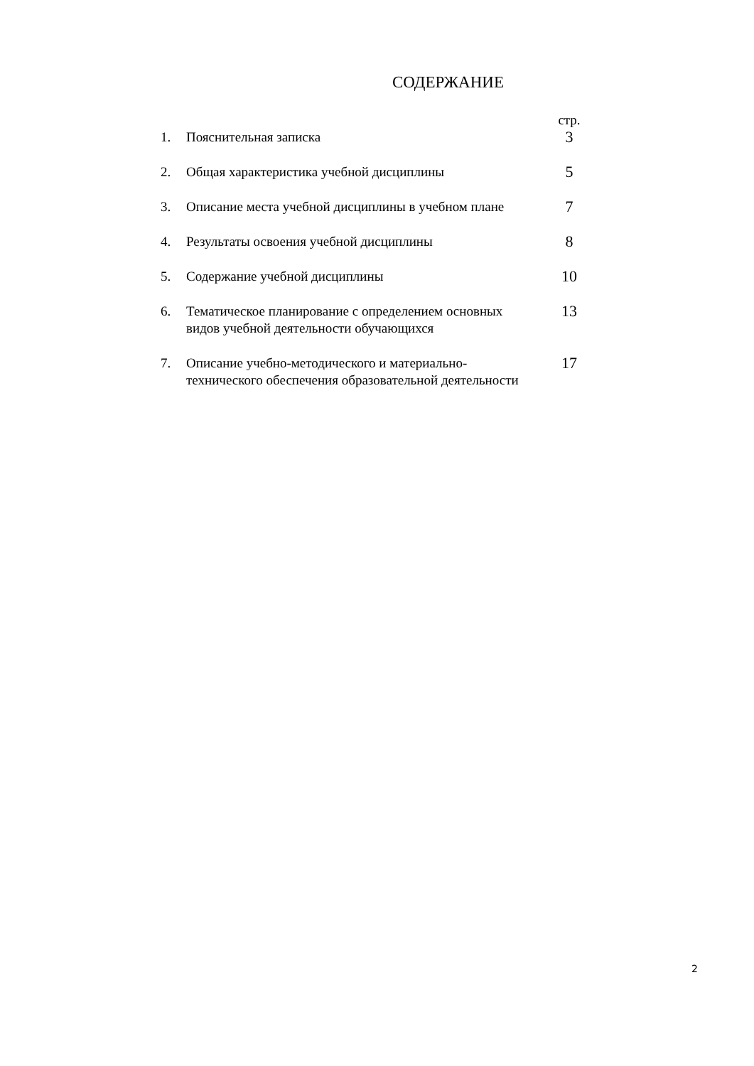СОДЕРЖАНИЕ
| | | стр. |
| 1. | Пояснительная записка | 3 |
| 2. | Общая характеристика учебной дисциплины | 5 |
| 3. | Описание места учебной дисциплины в учебном плане | 7 |
| 4. | Результаты освоения учебной дисциплины | 8 |
| 5. | Содержание учебной дисциплины | 10 |
| 6. | Тематическое планирование с определением основных видов учебной деятельности обучающихся | 13 |
| 7. | Описание учебно-методического и материально-технического обеспечения образовательной деятельности | 17 |
2